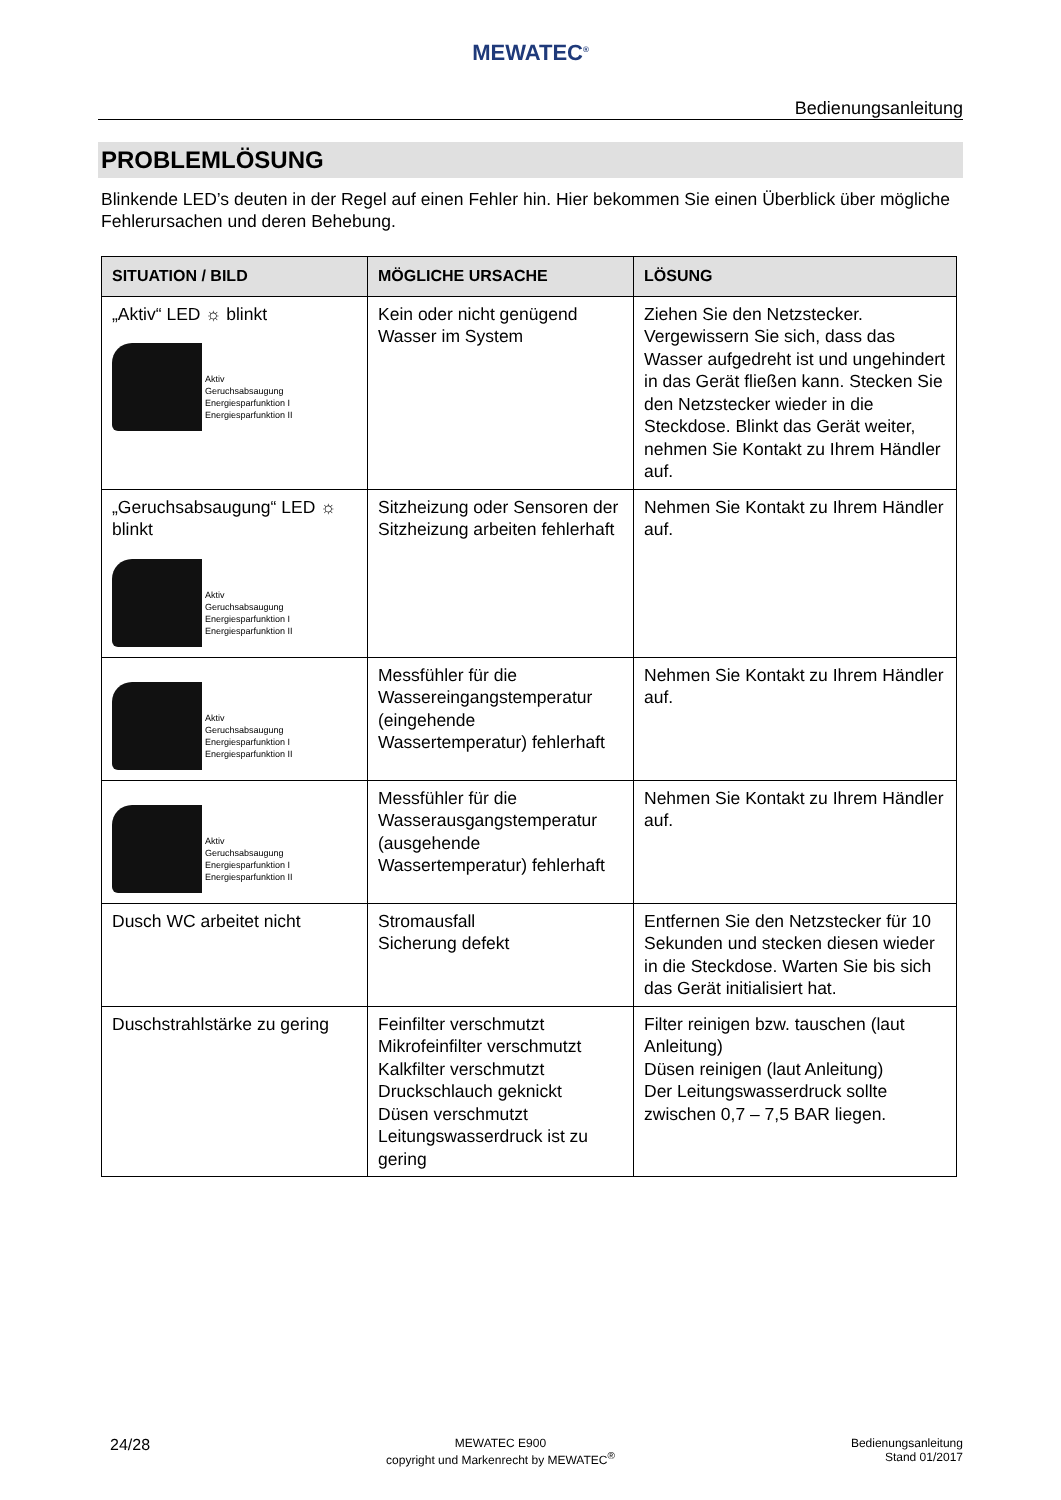MEWATEC<sup>®</sup>
Bedienungsanleitung
PROBLEMLÖSUNG
Blinkende LED’s deuten in der Regel auf einen Fehler hin. Hier bekommen Sie einen Überblick über mögliche Fehlerursachen und deren Behebung.
| SITUATION / BILD | MÖGLICHE URSACHE | LÖSUNG |
| --- | --- | --- |
| „Aktiv“ LED ☼ blinkt Aktiv Geruchsabsaugung Energiesparfunktion I Energiesparfunktion II | Kein oder nicht genügend Wasser im System | Ziehen Sie den Netzstecker. Vergewissern Sie sich, dass das Wasser aufgedreht ist und ungehindert in das Gerät fließen kann. Stecken Sie den Netzstecker wieder in die Steckdose. Blinkt das Gerät weiter, nehmen Sie Kontakt zu Ihrem Händler auf. |
| „Geruchsabsaugung“ LED ☼ blinkt Aktiv Geruchsabsaugung Energiesparfunktion I Energiesparfunktion II | Sitzheizung oder Sensoren der Sitzheizung arbeiten fehlerhaft | Nehmen Sie Kontakt zu Ihrem Händler auf. |
| Aktiv Geruchsabsaugung Energiesparfunktion I Energiesparfunktion II | Messfühler für die Wassereingangstemperatur (eingehende Wassertemperatur) fehlerhaft | Nehmen Sie Kontakt zu Ihrem Händler auf. |
| Aktiv Geruchsabsaugung Energiesparfunktion I Energiesparfunktion II | Messfühler für die Wasserausgangstemperatur (ausgehende Wassertemperatur) fehlerhaft | Nehmen Sie Kontakt zu Ihrem Händler auf. |
| Dusch WC arbeitet nicht | Stromausfall Sicherung defekt | Entfernen Sie den Netzstecker für 10 Sekunden und stecken diesen wieder in die Steckdose. Warten Sie bis sich das Gerät initialisiert hat. |
| Duschstrahlstärke zu gering | Feinfilter verschmutzt Mikrofeinfilter verschmutzt Kalkfilter verschmutzt Druckschlauch geknickt Düsen verschmutzt Leitungswasserdruck ist zu gering | Filter reinigen bzw. tauschen (laut Anleitung) Düsen reinigen (laut Anleitung) Der Leitungswasserdruck sollte zwischen 0,7 – 7,5 BAR liegen. |
24/28
MEWATEC E900
copyright und Markenrecht by MEWATEC<sup>®</sup>
Bedienungsanleitung
Stand 01/2017